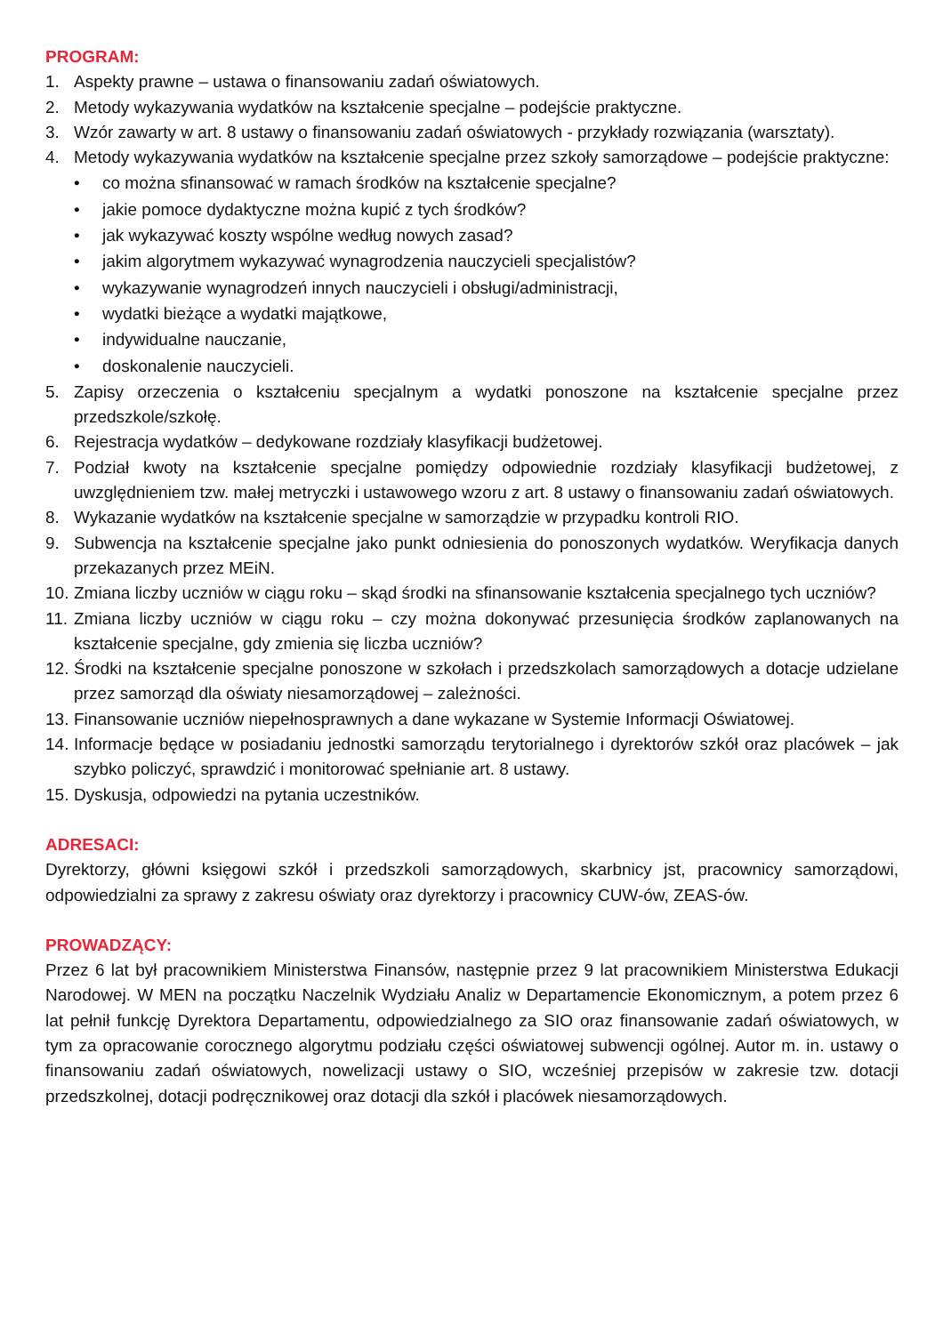PROGRAM:
1. Aspekty prawne – ustawa o finansowaniu zadań oświatowych.
2. Metody wykazywania wydatków na kształcenie specjalne – podejście praktyczne.
3. Wzór zawarty w art. 8 ustawy o finansowaniu zadań oświatowych - przykłady rozwiązania (warsztaty).
4. Metody wykazywania wydatków na kształcenie specjalne przez szkoły samorządowe – podejście praktyczne:
• co można sfinansować w ramach środków na kształcenie specjalne?
• jakie pomoce dydaktyczne można kupić z tych środków?
• jak wykazywać koszty wspólne według nowych zasad?
• jakim algorytmem wykazywać wynagrodzenia nauczycieli specjalistów?
• wykazywanie wynagrodzeń innych nauczycieli i obsługi/administracji,
• wydatki bieżące a wydatki majątkowe,
• indywidualne nauczanie,
• doskonalenie nauczycieli.
5. Zapisy orzeczenia o kształceniu specjalnym a wydatki ponoszone na kształcenie specjalne przez przedszkole/szkołę.
6. Rejestracja wydatków – dedykowane rozdziały klasyfikacji budżetowej.
7. Podział kwoty na kształcenie specjalne pomiędzy odpowiednie rozdziały klasyfikacji budżetowej, z uwzględnieniem tzw. małej metryczki i ustawowego wzoru z art. 8 ustawy o finansowaniu zadań oświatowych.
8. Wykazanie wydatków na kształcenie specjalne w samorządzie w przypadku kontroli RIO.
9. Subwencja na kształcenie specjalne jako punkt odniesienia do ponoszonych wydatków. Weryfikacja danych przekazanych przez MEiN.
10. Zmiana liczby uczniów w ciągu roku – skąd środki na sfinansowanie kształcenia specjalnego tych uczniów?
11. Zmiana liczby uczniów w ciągu roku – czy można dokonywać przesunięcia środków zaplanowanych na kształcenie specjalne, gdy zmienia się liczba uczniów?
12. Środki na kształcenie specjalne ponoszone w szkołach i przedszkolach samorządowych a dotacje udzielane przez samorząd dla oświaty niesamorządowej – zależności.
13. Finansowanie uczniów niepełnosprawnych a dane wykazane w Systemie Informacji Oświatowej.
14. Informacje będące w posiadaniu jednostki samorządu terytorialnego i dyrektorów szkół oraz placówek – jak szybko policzyć, sprawdzić i monitorować spełnianie art. 8 ustawy.
15. Dyskusja, odpowiedzi na pytania uczestników.
ADRESACI:
Dyrektorzy, główni księgowi szkół i przedszkoli samorządowych, skarbnicy jst, pracownicy samorządowi, odpowiedzialni za sprawy z zakresu oświaty oraz dyrektorzy i pracownicy CUW-ów, ZEAS-ów.
PROWADZĄCY:
Przez 6 lat był pracownikiem Ministerstwa Finansów, następnie przez 9 lat pracownikiem Ministerstwa Edukacji Narodowej. W MEN na początku Naczelnik Wydziału Analiz w Departamencie Ekonomicznym, a potem przez 6 lat pełnił funkcję Dyrektora Departamentu, odpowiedzialnego za SIO oraz finansowanie zadań oświatowych, w tym za opracowanie corocznego algorytmu podziału części oświatowej subwencji ogólnej. Autor m. in. ustawy o finansowaniu zadań oświatowych, nowelizacji ustawy o SIO, wcześniej przepisów w zakresie tzw. dotacji przedszkolnej, dotacji podręcznikowej oraz dotacji dla szkół i placówek niesamorządowych.